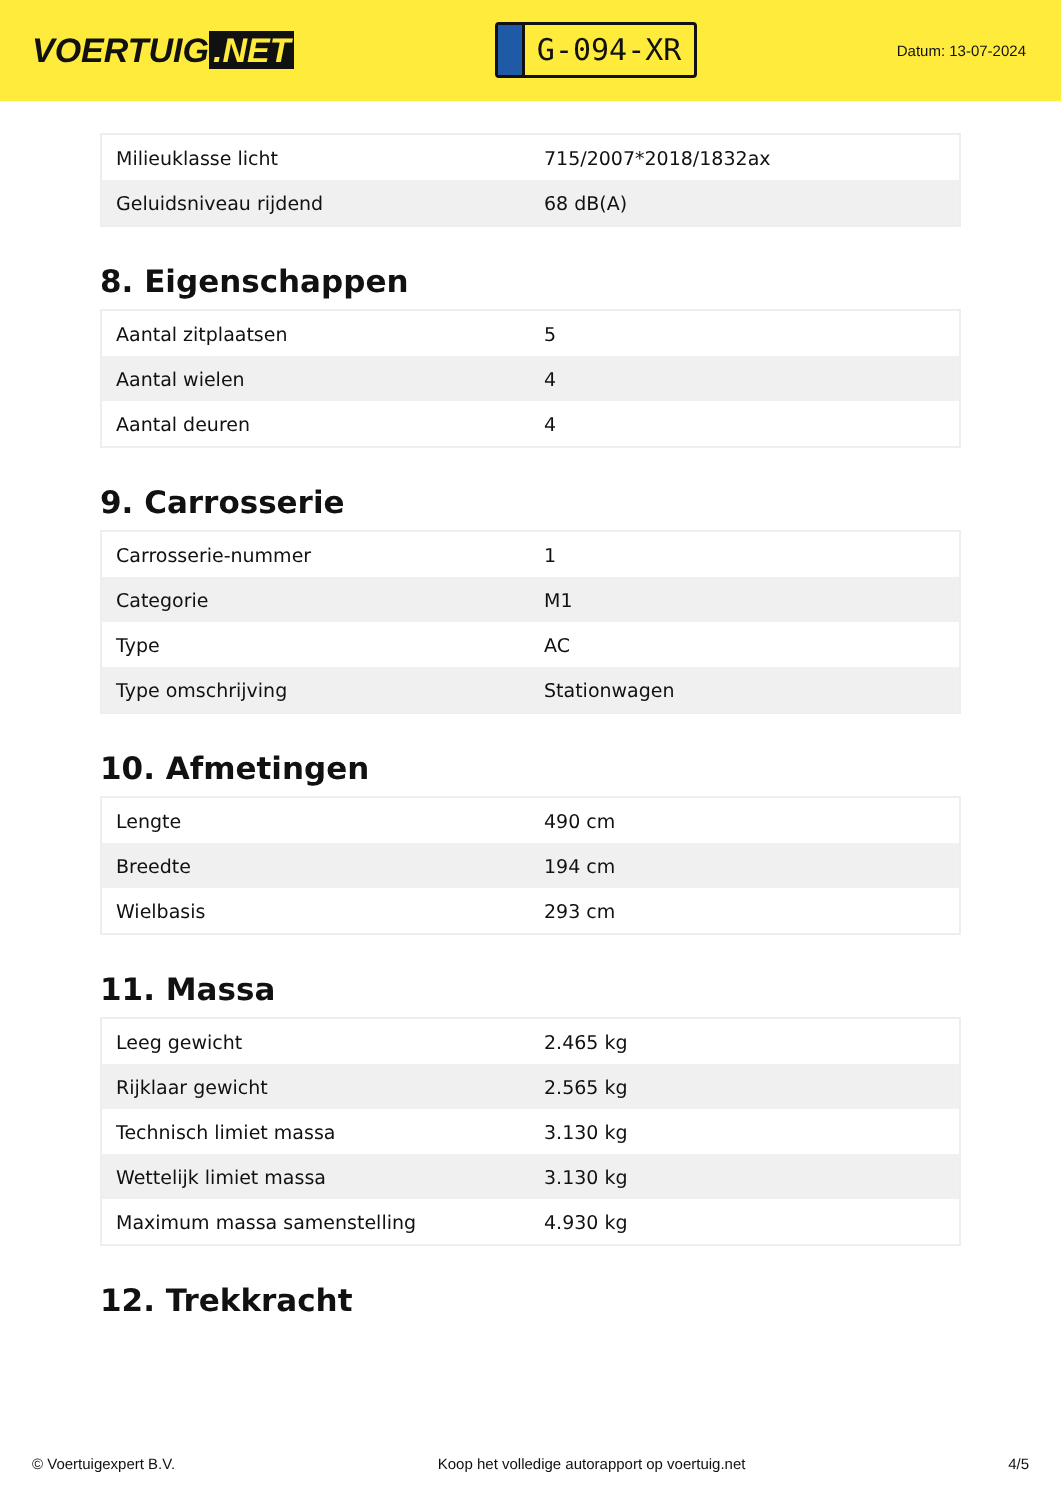VOERTUIG.NET
G-094-XR
Datum: 13-07-2024
| Milieuklasse licht | 715/2007*2018/1832ax |
| Geluidsniveau rijdend | 68 dB(A) |
8. Eigenschappen
| Aantal zitplaatsen | 5 |
| Aantal wielen | 4 |
| Aantal deuren | 4 |
9. Carrosserie
| Carrosserie-nummer | 1 |
| Categorie | M1 |
| Type | AC |
| Type omschrijving | Stationwagen |
10. Afmetingen
| Lengte | 490 cm |
| Breedte | 194 cm |
| Wielbasis | 293 cm |
11. Massa
| Leeg gewicht | 2.465 kg |
| Rijklaar gewicht | 2.565 kg |
| Technisch limiet massa | 3.130 kg |
| Wettelijk limiet massa | 3.130 kg |
| Maximum massa samenstelling | 4.930 kg |
12. Trekkracht
© Voertuigexpert B.V. Koop het volledige autorapport op voertuig.net 4/5